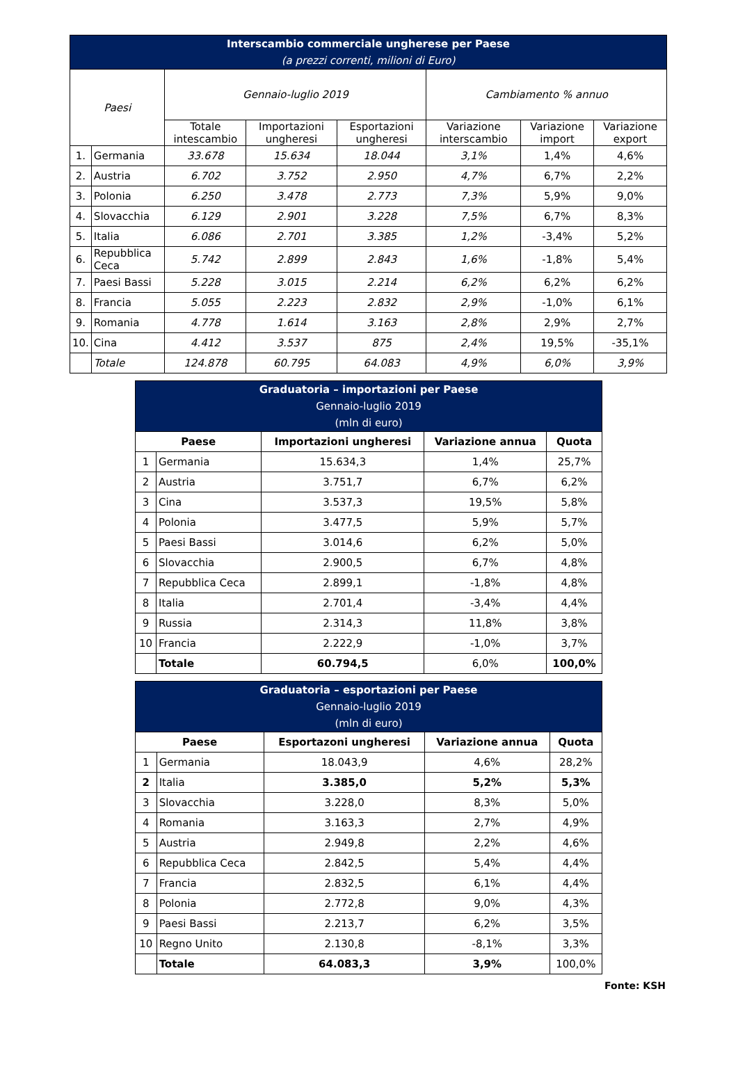| Interscambio commerciale ungherese per Paese (a prezzi correnti, milioni di Euro) | | | | | | | |
| --- | --- | --- | --- | --- | --- | --- | --- |
| Paesi | | Gennaio-luglio 2019 | | | Cambiamento % annuo | | |
| | | Totale intescambio | Importazioni ungheresi | Esportazioni ungheresi | Variazione interscambio | Variazione import | Variazione export |
| 1. | Germania | 33.678 | 15.634 | 18.044 | 3,1% | 1,4% | 4,6% |
| 2. | Austria | 6.702 | 3.752 | 2.950 | 4,7% | 6,7% | 2,2% |
| 3. | Polonia | 6.250 | 3.478 | 2.773 | 7,3% | 5,9% | 9,0% |
| 4. | Slovacchia | 6.129 | 2.901 | 3.228 | 7,5% | 6,7% | 8,3% |
| 5. | Italia | 6.086 | 2.701 | 3.385 | 1,2% | -3,4% | 5,2% |
| 6. | Repubblica Ceca | 5.742 | 2.899 | 2.843 | 1,6% | -1,8% | 5,4% |
| 7. | Paesi Bassi | 5.228 | 3.015 | 2.214 | 6,2% | 6,2% | 6,2% |
| 8. | Francia | 5.055 | 2.223 | 2.832 | 2,9% | -1,0% | 6,1% |
| 9. | Romania | 4.778 | 1.614 | 3.163 | 2,8% | 2,9% | 2,7% |
| 10. | Cina | 4.412 | 3.537 | 875 | 2,4% | 19,5% | -35,1% |
| | Totale | 124.878 | 60.795 | 64.083 | 4,9% | 6,0% | 3,9% |
| Graduatoria – importazioni per Paese Gennaio-luglio 2019 (mln di euro) | | | | |
| --- | --- | --- | --- | --- |
| Paese | | Importazioni ungheresi | Variazione annua | Quota |
| 1 | Germania | 15.634,3 | 1,4% | 25,7% |
| 2 | Austria | 3.751,7 | 6,7% | 6,2% |
| 3 | Cina | 3.537,3 | 19,5% | 5,8% |
| 4 | Polonia | 3.477,5 | 5,9% | 5,7% |
| 5 | Paesi Bassi | 3.014,6 | 6,2% | 5,0% |
| 6 | Slovacchia | 2.900,5 | 6,7% | 4,8% |
| 7 | Repubblica Ceca | 2.899,1 | -1,8% | 4,8% |
| 8 | Italia | 2.701,4 | -3,4% | 4,4% |
| 9 | Russia | 2.314,3 | 11,8% | 3,8% |
| 10 | Francia | 2.222,9 | -1,0% | 3,7% |
| | Totale | 60.794,5 | 6,0% | 100,0% |
| Graduatoria – esportazioni per Paese Gennaio-luglio 2019 (mln di euro) | | | | |
| --- | --- | --- | --- | --- |
| Paese | | Esportazoni ungheresi | Variazione annua | Quota |
| 1 | Germania | 18.043,9 | 4,6% | 28,2% |
| 2 | Italia | 3.385,0 | 5,2% | 5,3% |
| 3 | Slovacchia | 3.228,0 | 8,3% | 5,0% |
| 4 | Romania | 3.163,3 | 2,7% | 4,9% |
| 5 | Austria | 2.949,8 | 2,2% | 4,6% |
| 6 | Repubblica Ceca | 2.842,5 | 5,4% | 4,4% |
| 7 | Francia | 2.832,5 | 6,1% | 4,4% |
| 8 | Polonia | 2.772,8 | 9,0% | 4,3% |
| 9 | Paesi Bassi | 2.213,7 | 6,2% | 3,5% |
| 10 | Regno Unito | 2.130,8 | -8,1% | 3,3% |
| | Totale | 64.083,3 | 3,9% | 100,0% |
Fonte: KSH